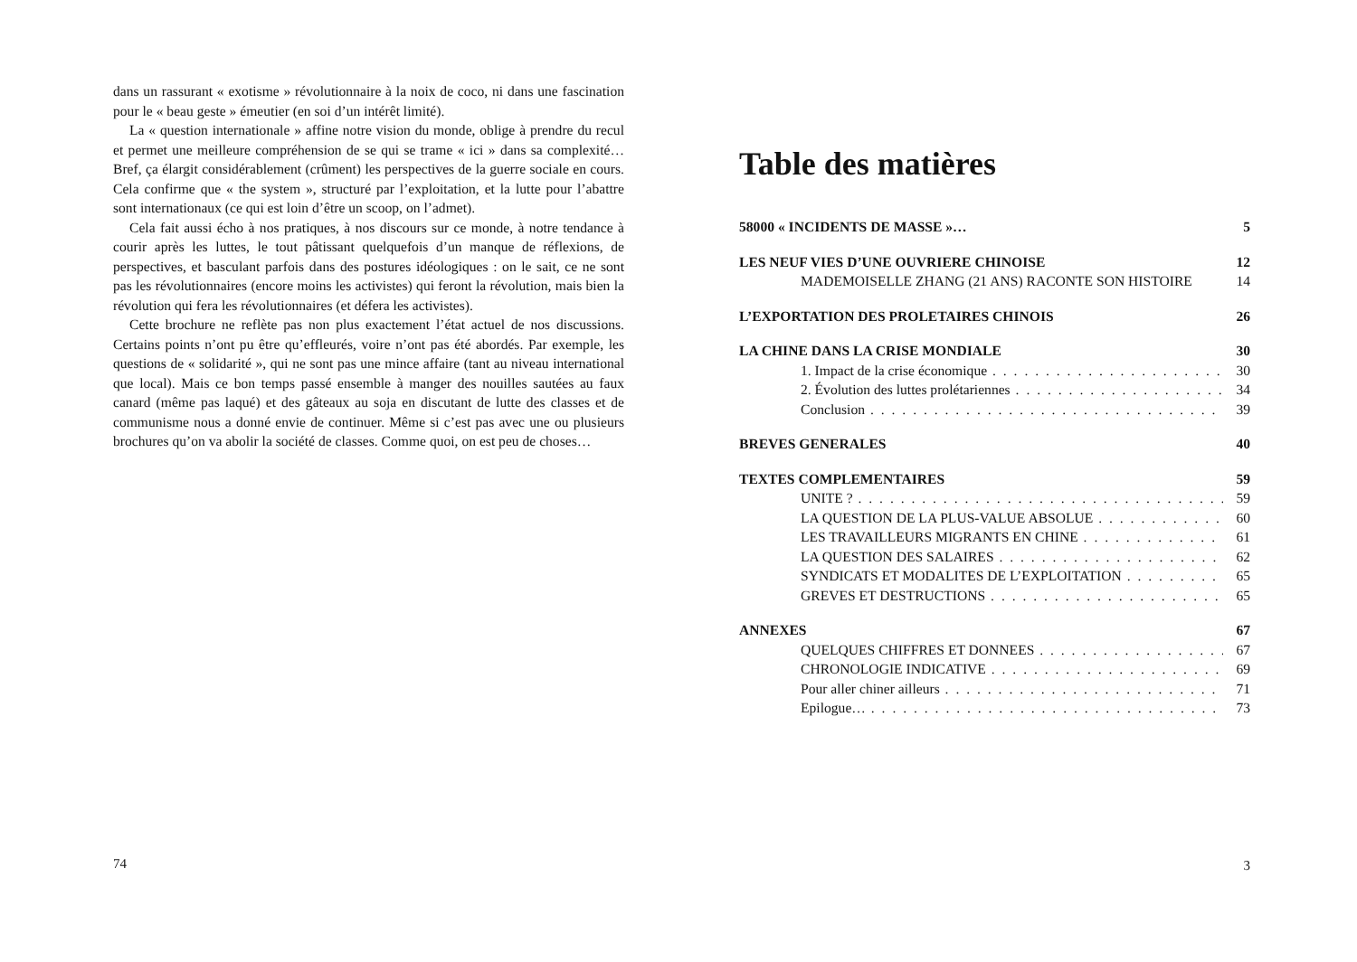dans un rassurant « exotisme » révolutionnaire à la noix de coco, ni dans une fascination pour le « beau geste » émeutier (en soi d’un intérêt limité).
La « question internationale » affine notre vision du monde, oblige à prendre du recul et permet une meilleure compréhension de se qui se trame « ici » dans sa complexité… Bref, ça élargit considérablement (crûment) les perspectives de la guerre sociale en cours. Cela confirme que « the system », structuré par l’exploitation, et la lutte pour l’abattre sont internationaux (ce qui est loin d’être un scoop, on l’admet).
Cela fait aussi écho à nos pratiques, à nos discours sur ce monde, à notre tendance à courir après les luttes, le tout pâtissant quelquefois d’un manque de réflexions, de perspectives, et basculant parfois dans des postures idéologiques : on le sait, ce ne sont pas les révolutionnaires (encore moins les activistes) qui feront la révolution, mais bien la révolution qui fera les révolutionnaires (et défera les activistes).
Cette brochure ne reflète pas non plus exactement l’état actuel de nos discussions. Certains points n’ont pu être qu’effleurés, voire n’ont pas été abordés. Par exemple, les questions de « solidarité », qui ne sont pas une mince affaire (tant au niveau international que local). Mais ce bon temps passé ensemble à manger des nouilles sautées au faux canard (même pas laqué) et des gâteaux au soja en discutant de lutte des classes et de communisme nous a donné envie de continuer. Même si c’est pas avec une ou plusieurs brochures qu’on va abolir la société de classes. Comme quoi, on est peu de choses…
74
Table des matières
58000 « INCIDENTS DE MASSE »… 5
LES NEUF VIES D’UNE OUVRIERE CHINOISE 12
MADEMOISELLE ZHANG (21 ANS) RACONTE SON HISTOIRE 14
L’EXPORTATION DES PROLETAIRES CHINOIS 26
LA CHINE DANS LA CRISE MONDIALE 30
1. Impact de la crise économique 30
2. Évolution des luttes prolétariennes 34
Conclusion 39
BREVES GENERALES 40
TEXTES COMPLEMENTAIRES 59
UNITE ? 59
LA QUESTION DE LA PLUS-VALUE ABSOLUE 60
LES TRAVAILLEURS MIGRANTS EN CHINE 61
LA QUESTION DES SALAIRES 62
SYNDICATS ET MODALITES DE L’EXPLOITATION 65
GREVES ET DESTRUCTIONS 65
ANNEXES 67
QUELQUES CHIFFRES ET DONNEES 67
CHRONOLOGIE INDICATIVE 69
Pour aller chiner ailleurs 71
Epilogue… 73
3